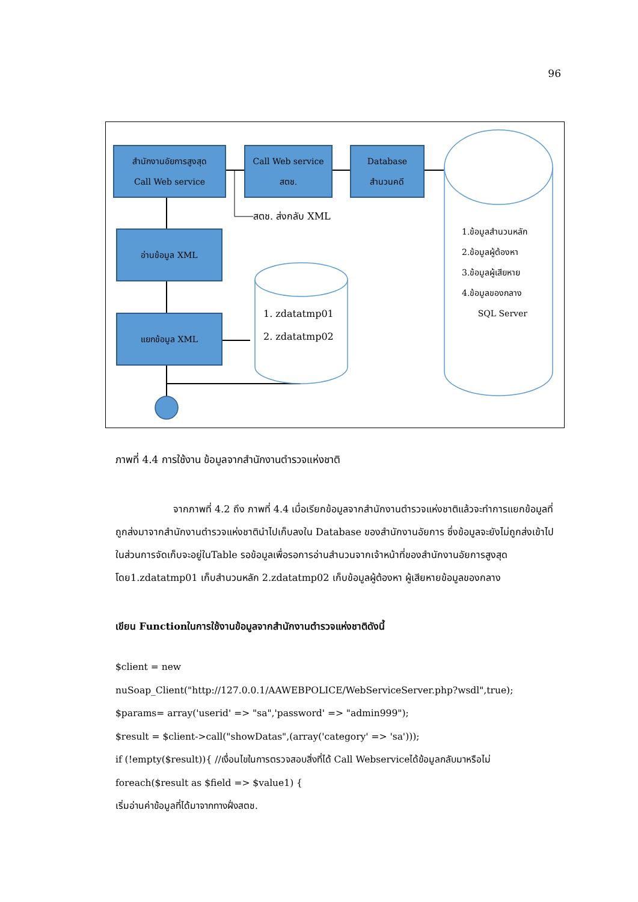96
สำนักงานอัยการสูงสุด
Call Web service
Call Web service
สตช.
Database
สำนวนคดี
สตช. ส่งกลับ XML
อ่านข้อมูล XML
แยกข้อมูล XML
1. zdatatmp01
2. zdatatmp02
1.ข้อมูลสำนวนหลัก
2.ข้อมูลผู้ต้องหา
3.ข้อมูลผู้เสียหาย
4.ข้อมูลของกลาง
SQL Server
ภาพที่ 4.4 การใช้งาน ข้อมูลจากสำนักงานตำรวจแห่งชาติ
จากภาพที่ 4.2 ถึง ภาพที่ 4.4 เมื่อเรียกข้อมูลจากสำนักงานตำรวจแห่งชาติแล้วจะทำการแยกข้อมูลที่ถูกส่งมาจากสำนักงานตำรวจแห่งชาตินำไปเก็บลงใน Database ของสำนักงานอัยการ ซึ่งข้อมูลจะยังไม่ถูกส่งเข้าไปในส่วนการจัดเก็บจะอยู่ในTable รอข้อมูลเพื่อรอการอ่านสำนวนจากเจ้าหน้าที่ของสำนักงานอัยการสูงสุด โดย1.zdatatmp01 เก็บสำนวนหลัก 2.zdatatmp02 เก็บข้อมูลผู้ต้องหา ผู้เสียหายข้อมูลของกลาง
เขียน Functionในการใช้งานข้อมูลจากสำนักงานตำรวจแห่งชาติดังนี้
$client = new
nuSoap_Client("http://127.0.0.1/AAWEBPOLICE/WebServiceServer.php?wsdl",true);
$params= array('userid' => "sa",'password' => "admin999");
$result = $client->call("showDatas",(array('category' => 'sa')));
if (!empty($result)){ //เงื่อนไขในการตรวจสอบสิ่งที่ได้ Call Webserviceได้ข้อมูลกลับมาหรือไม่
foreach($result as $field => $value1) {
เริ่มอ่านค่าข้อมูลที่ได้มาจากทางฝั่งสตช.